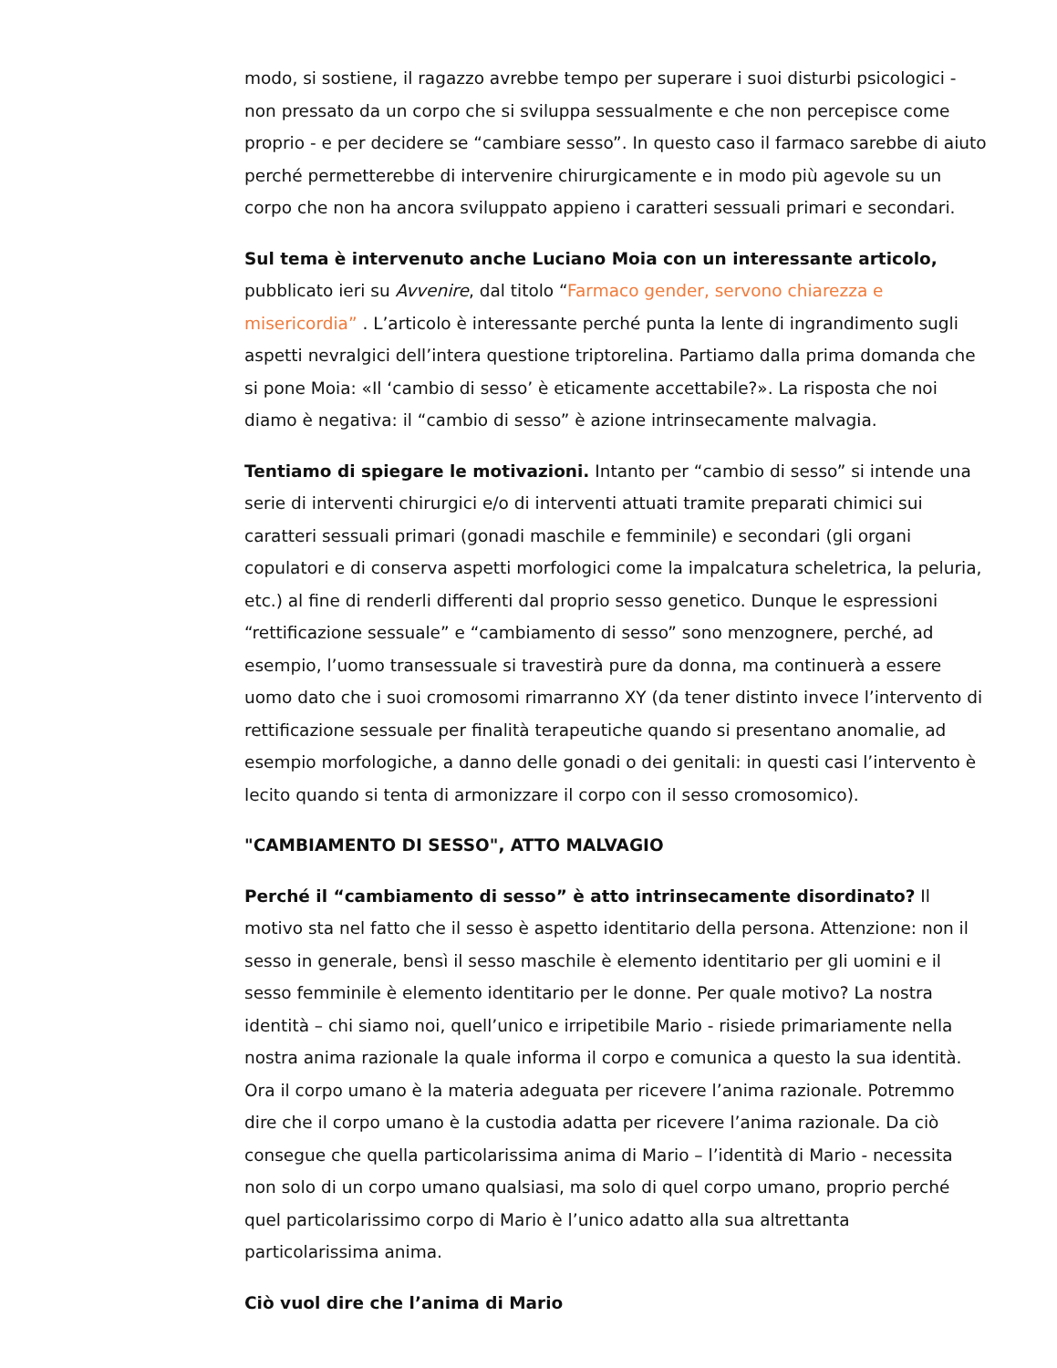modo, si sostiene, il ragazzo avrebbe tempo per superare i suoi disturbi psicologici - non pressato da un corpo che si sviluppa sessualmente e che non percepisce come proprio - e per decidere se “cambiare sesso”. In questo caso il farmaco sarebbe di aiuto perché permetterebbe di intervenire chirurgicamente e in modo più agevole su un corpo che non ha ancora sviluppato appieno i caratteri sessuali primari e secondari.
Sul tema è intervenuto anche Luciano Moia con un interessante articolo, pubblicato ieri su Avvenire, dal titolo “Farmaco gender, servono chiarezza e misericordia” . L’articolo è interessante perché punta la lente di ingrandimento sugli aspetti nevralgici dell’intera questione triptorelina. Partiamo dalla prima domanda che si pone Moia: «Il ‘cambio di sesso’ è eticamente accettabile?». La risposta che noi diamo è negativa: il “cambio di sesso” è azione intrinsecamente malvagia.
Tentiamo di spiegare le motivazioni. Intanto per “cambio di sesso” si intende una serie di interventi chirurgici e/o di interventi attuati tramite preparati chimici sui caratteri sessuali primari (gonadi maschile e femminile) e secondari (gli organi copulatori e di conserva aspetti morfologici come la impalcatura scheletrica, la peluria, etc.) al fine di renderli differenti dal proprio sesso genetico. Dunque le espressioni “rettificazione sessuale” e “cambiamento di sesso” sono menzognere, perché, ad esempio, l’uomo transessuale si travestirà pure da donna, ma continuerà a essere uomo dato che i suoi cromosomi rimarranno XY (da tener distinto invece l’intervento di rettificazione sessuale per finalità terapeutiche quando si presentano anomalie, ad esempio morfologiche, a danno delle gonadi o dei genitali: in questi casi l’intervento è lecito quando si tenta di armonizzare il corpo con il sesso cromosomico).
"CAMBIAMENTO DI SESSO", ATTO MALVAGIO
Perché il “cambiamento di sesso” è atto intrinsecamente disordinato? Il motivo sta nel fatto che il sesso è aspetto identitario della persona. Attenzione: non il sesso in generale, bensì il sesso maschile è elemento identitario per gli uomini e il sesso femminile è elemento identitario per le donne. Per quale motivo? La nostra identità – chi siamo noi, quell’unico e irripetibile Mario - risiede primariamente nella nostra anima razionale la quale informa il corpo e comunica a questo la sua identità. Ora il corpo umano è la materia adeguata per ricevere l’anima razionale. Potremmo dire che il corpo umano è la custodia adatta per ricevere l’anima razionale. Da ciò consegue che quella particolarissima anima di Mario – l’identità di Mario - necessita non solo di un corpo umano qualsiasi, ma solo di quel corpo umano, proprio perché quel particolarissimo corpo di Mario è l’unico adatto alla sua altrettanta particolarissima anima.
Ciò vuol dire che l’anima di Mario